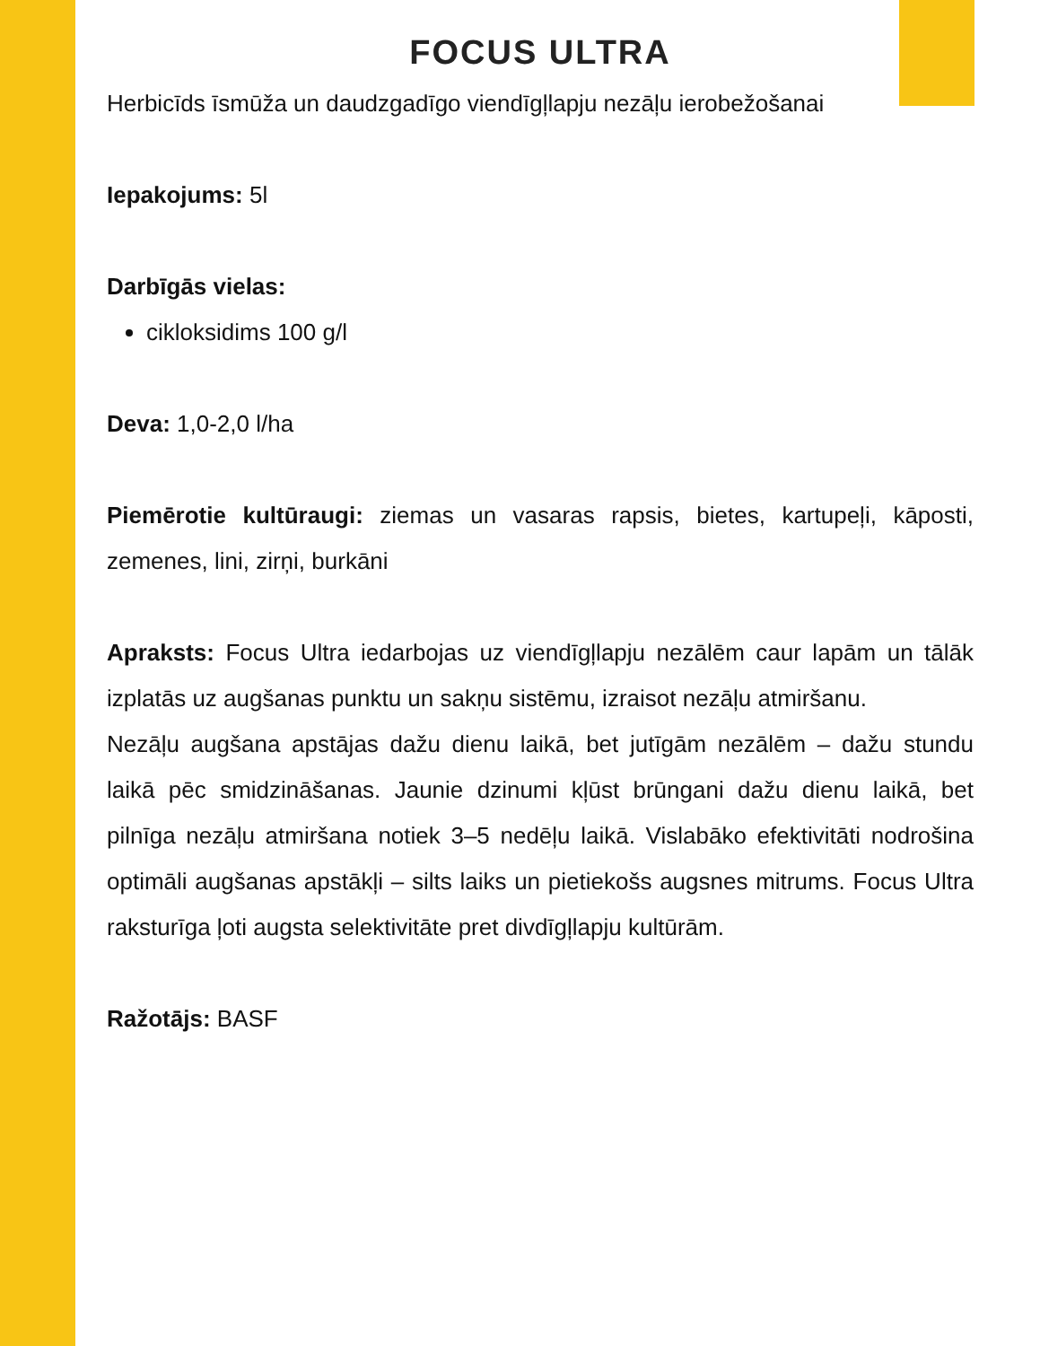FOCUS ULTRA
Herbicīds īsmūža un daudzgadīgo viendīgļlapju nezāļu ierobežošanai
Iepakojums: 5l
Darbīgās vielas:
cikloksidims 100 g/l
Deva: 1,0-2,0 l/ha
Piemērotie kultūraugi: ziemas un vasaras rapsis, bietes, kartupeļi, kāposti, zemenes, lini, zirņi, burkāni
Apraksts: Focus Ultra iedarbojas uz viendīgļlapju nezālēm caur lapām un tālāk izplatās uz augšanas punktu un sakņu sistēmu, izraisot nezāļu atmiršanu.
Nezāļu augšana apstājas dažu dienu laikā, bet jutīgām nezālēm – dažu stundu laikā pēc smidzināšanas. Jaunie dzinumi kļūst brūngani dažu dienu laikā, bet pilnīga nezāļu atmiršana notiek 3–5 nedēļu laikā. Vislabāko efektivitāti nodrošina optimāli augšanas apstākļi – silts laiks un pietiekošs augsnes mitrums. Focus Ultra raksturīga ļoti augsta selektivitāte pret divdīgļlapju kultūrām.
Ražotājs: BASF